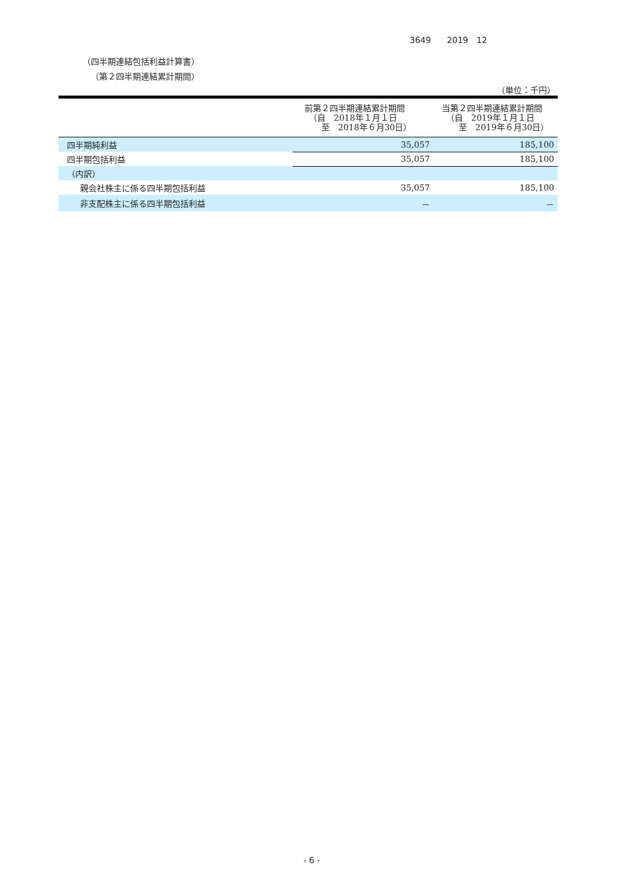3649 2019　12
（四半期連結包括利益計算書）
（第２四半期連結累計期間）
（単位：千円）
| | 前第２四半期連結累計期間 （自 2018年１月１日 至 2018年６月30日） | 当第２四半期連結累計期間 （自 2019年１月１日 至 2019年６月30日） |
| --- | --- | --- |
| 四半期純利益 | 35,057 | 185,100 |
| 四半期包括利益 | 35,057 | 185,100 |
| （内訳） | | |
| 親会社株主に係る四半期包括利益 | 35,057 | 185,100 |
| 非支配株主に係る四半期包括利益 | － | － |
- 6 -